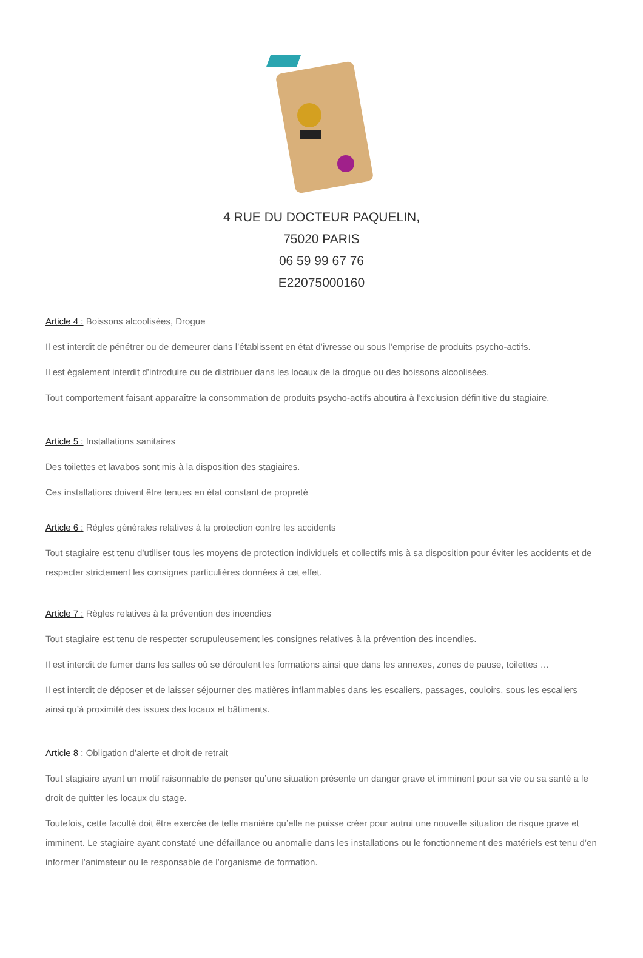4 RUE DU DOCTEUR PAQUELIN,
75020 PARIS
06 59 99 67 76
E22075000160
Article 4 : Boissons alcoolisées, Drogue
Il est interdit de pénétrer ou de demeurer dans l’établissent en état d’ivresse ou sous l’emprise de produits psycho-actifs.
Il est également interdit d’introduire ou de distribuer dans les locaux de la drogue ou des boissons alcoolisées.
Tout comportement faisant apparaître la consommation de produits psycho-actifs aboutira à l’exclusion définitive du stagiaire.
Article 5 : Installations sanitaires
Des toilettes et lavabos sont mis à la disposition des stagiaires.
Ces installations doivent être tenues en état constant de propreté
Article 6 : Règles générales relatives à la protection contre les accidents
Tout stagiaire est tenu d’utiliser tous les moyens de protection individuels et collectifs mis à sa disposition pour éviter les accidents et de respecter strictement les consignes particulières données à cet effet.
Article 7 : Règles relatives à la prévention des incendies
Tout stagiaire est tenu de respecter scrupuleusement les consignes relatives à la prévention des incendies.
Il est interdit de fumer dans les salles où se déroulent les formations ainsi que dans les annexes, zones de pause, toilettes …
Il est interdit de déposer et de laisser séjourner des matières inflammables dans les escaliers, passages, couloirs, sous les escaliers ainsi qu’à proximité des issues des locaux et bâtiments.
Article 8 : Obligation d’alerte et droit de retrait
Tout stagiaire ayant un motif raisonnable de penser qu’une situation présente un danger grave et imminent pour sa vie ou sa santé a le droit de quitter les locaux du stage.
Toutefois, cette faculté doit être exercée de telle manière qu’elle ne puisse créer pour autrui une nouvelle situation de risque grave et imminent. Le stagiaire ayant constaté une défaillance ou anomalie dans les installations ou le fonctionnement des matériels est tenu d’en informer l’animateur ou le responsable de l’organisme de formation.